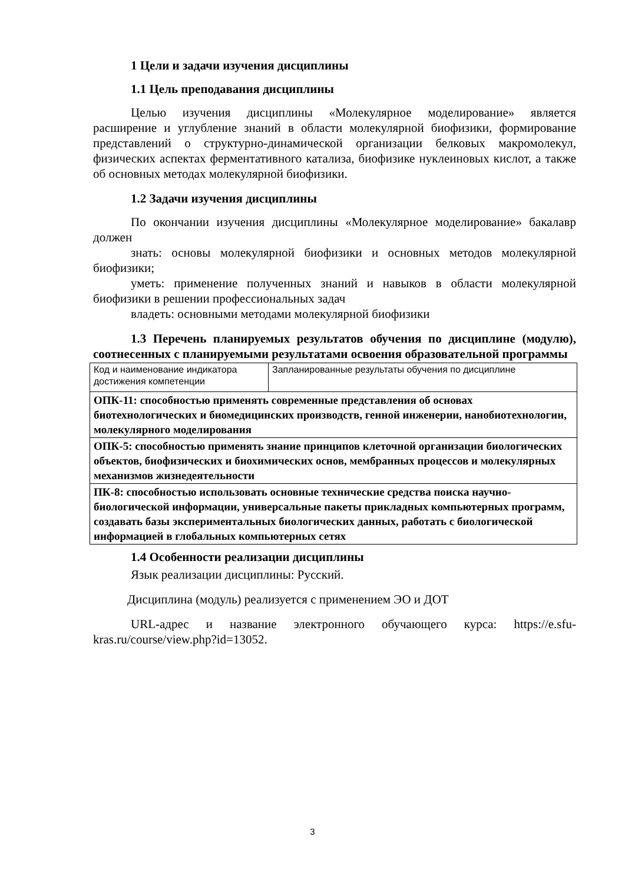1 Цели и задачи изучения дисциплины
1.1 Цель преподавания дисциплины
Целью изучения дисциплины «Молекулярное моделирование» является расширение и углубление знаний в области молекулярной биофизики, формирование представлений о структурно-динамической организации белковых макромолекул, физических аспектах ферментативного катализа, биофизике нуклеиновых кислот, а также об основных методах молекулярной биофизики.
1.2 Задачи изучения дисциплины
По окончании изучения дисциплины «Молекулярное моделирование» бакалавр должен
знать: основы молекулярной биофизики и основных методов молекулярной биофизики;
уметь: применение полученных знаний и навыков в области молекулярной биофизики в решении профессиональных задач
владеть: основными методами молекулярной биофизики
1.3 Перечень планируемых результатов обучения по дисциплине (модулю), соотнесенных с планируемыми результатами освоения образовательной программы
| Код и наименование индикатора достижения компетенции | Запланированные результаты обучения по дисциплине |
| ОПК-11: способностью применять современные представления об основах биотехнологических и биомедицинских производств, генной инженерии, нанобиотехнологии, молекулярного моделирования | |
| ОПК-5: способностью применять знание принципов клеточной организации биологических объектов, биофизических и биохимических основ, мембранных процессов и молекулярных механизмов жизнедеятельности | |
| ПК-8: способностью использовать основные технические средства поиска научно-биологической информации, универсальные пакеты прикладных компьютерных программ, создавать базы экспериментальных биологических данных, работать с биологической информацией в глобальных компьютерных сетях | |
1.4 Особенности реализации дисциплины
Язык реализации дисциплины: Русский.
Дисциплина (модуль) реализуется с применением ЭО и ДОТ
URL-адрес и название электронного обучающего курса: https://e.sfu-kras.ru/course/view.php?id=13052.
3